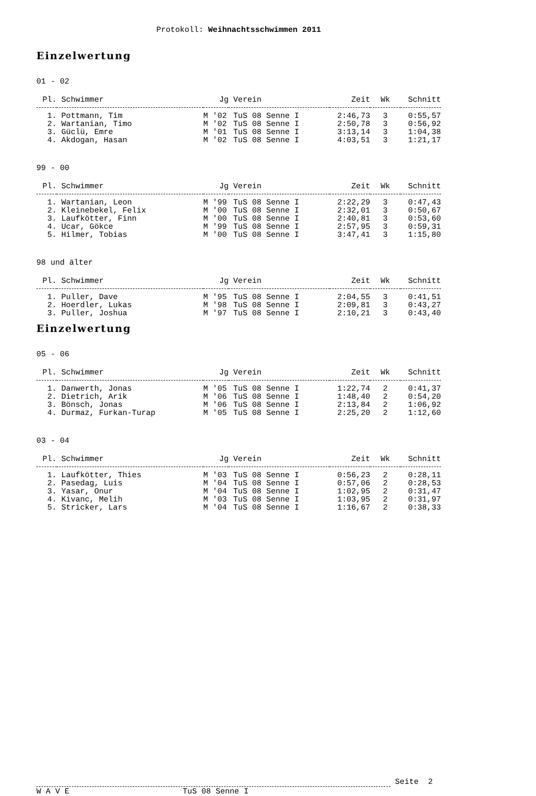Protokoll: Weihnachtsschwimmen 2011
Einzelwertung
01 - 02
| Pl. | Schwimmer | Jg | Verein | Zeit | Wk | Schnitt |
| --- | --- | --- | --- | --- | --- | --- |
| 1. | Pottmann, Tim | M '02 | TuS 08 Senne I | 2:46,73 | 3 | 0:55,57 |
| 2. | Wartanian, Timo | M '02 | TuS 08 Senne I | 2:50,78 | 3 | 0:56,92 |
| 3. | Güclü, Emre | M '01 | TuS 08 Senne I | 3:13,14 | 3 | 1:04,38 |
| 4. | Akdogan, Hasan | M '02 | TuS 08 Senne I | 4:03,51 | 3 | 1:21,17 |
99 - 00
| Pl. | Schwimmer | Jg | Verein | Zeit | Wk | Schnitt |
| --- | --- | --- | --- | --- | --- | --- |
| 1. | Wartanian, Leon | M '99 | TuS 08 Senne I | 2:22,29 | 3 | 0:47,43 |
| 2. | Kleinebekel, Felix | M '00 | TuS 08 Senne I | 2:32,01 | 3 | 0:50,67 |
| 3. | Laufkötter, Finn | M '00 | TuS 08 Senne I | 2:40,81 | 3 | 0:53,60 |
| 4. | Ucar, Gökce | M '99 | TuS 08 Senne I | 2:57,95 | 3 | 0:59,31 |
| 5. | Hilmer, Tobias | M '00 | TuS 08 Senne I | 3:47,41 | 3 | 1:15,80 |
98 und älter
| Pl. | Schwimmer | Jg | Verein | Zeit | Wk | Schnitt |
| --- | --- | --- | --- | --- | --- | --- |
| 1. | Puller, Dave | M '95 | TuS 08 Senne I | 2:04,55 | 3 | 0:41,51 |
| 2. | Hoerdler, Lukas | M '98 | TuS 08 Senne I | 2:09,81 | 3 | 0:43,27 |
| 3. | Puller, Joshua | M '97 | TuS 08 Senne I | 2:10,21 | 3 | 0:43,40 |
Einzelwertung
05 - 06
| Pl. | Schwimmer | Jg | Verein | Zeit | Wk | Schnitt |
| --- | --- | --- | --- | --- | --- | --- |
| 1. | Danwerth, Jonas | M '05 | TuS 08 Senne I | 1:22,74 | 2 | 0:41,37 |
| 2. | Dietrich, Arik | M '06 | TuS 08 Senne I | 1:48,40 | 2 | 0:54,20 |
| 3. | Bönsch, Jonas | M '06 | TuS 08 Senne I | 2:13,84 | 2 | 1:06,92 |
| 4. | Durmaz, Furkan-Turap | M '05 | TuS 08 Senne I | 2:25,20 | 2 | 1:12,60 |
03 - 04
| Pl. | Schwimmer | Jg | Verein | Zeit | Wk | Schnitt |
| --- | --- | --- | --- | --- | --- | --- |
| 1. | Laufkötter, Thies | M '03 | TuS 08 Senne I | 0:56,23 | 2 | 0:28,11 |
| 2. | Pasedag, Luis | M '04 | TuS 08 Senne I | 0:57,06 | 2 | 0:28,53 |
| 3. | Yasar, Onur | M '04 | TuS 08 Senne I | 1:02,95 | 2 | 0:31,47 |
| 4. | Kivanc, Melih | M '03 | TuS 08 Senne I | 1:03,95 | 2 | 0:31,97 |
| 5. | Stricker, Lars | M '04 | TuS 08 Senne I | 1:16,67 | 2 | 0:38,33 |
Seite 2
W A V E TuS 08 Senne I